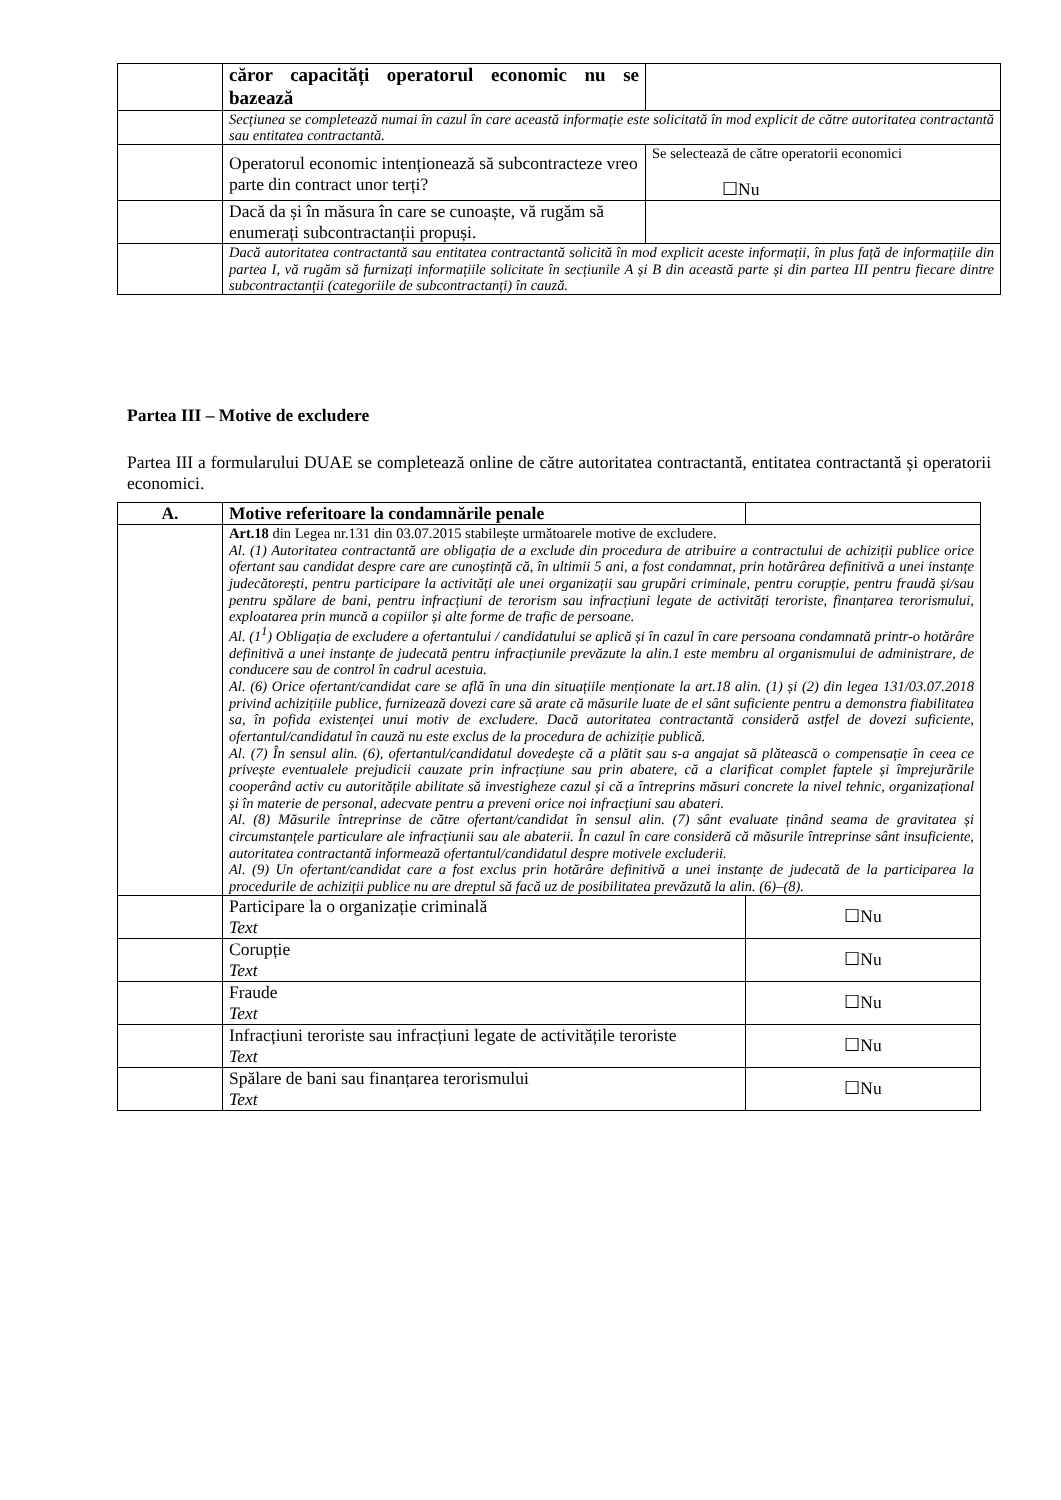| | căror capacități operatorul economic nu se bazează | |
| | Secțiunea se completează numai în cazul în care această informație este solicitată în mod explicit de către autoritatea contractantă sau entitatea contractantă. | |
| | Operatorul economic intenționează să subcontracteze vreo parte din contract unor terți? | Se selectează de către operatorii economici ☐Nu |
| | Dacă da și în măsura în care se cunoaște, vă rugăm să enumerați subcontractanții propuși. | |
| | Dacă autoritatea contractantă sau entitatea contractantă solicită în mod explicit aceste informații, în plus față de informațiile din partea I, vă rugăm să furnizați informațiile solicitate în secțiunile A și B din această parte și din partea III pentru fiecare dintre subcontractanții (categoriile de subcontractanți) în cauză. | |
Partea III – Motive de excludere
Partea III a formularului DUAE se completează online de către autoritatea contractantă, entitatea contractantă și operatorii economici.
| A. | Motive referitoare la condamnările penale | |
| --- | --- | --- |
| | Art.18 din Legea nr.131 din 03.07.2015 stabilește următoarele motive de excludere. Al. (1) Autoritatea contractantă are obligația de a exclude din procedura de atribuire a contractului de achiziții publice orice ofertant sau candidat despre care are cunoștință că, în ultimii 5 ani, a fost condamnat, prin hotărârea definitivă a unei instanțe judecătorești, pentru participare la activități ale unei organizații sau grupări criminale, pentru corupție, pentru fraudă și/sau pentru spălare de bani, pentru infracțiuni de terorism sau infracțiuni legate de activități teroriste, finanțarea terorismului, exploatarea prin muncă a copiilor și alte forme de trafic de persoane. Al. (1<sup>1</sup>) Obligația de excludere a ofertantului / candidatului se aplică și în cazul în care persoana condamnată printr-o hotărâre definitivă a unei instanțe de judecată pentru infracțiunile prevăzute la alin.1 este membru al organismului de administrare, de conducere sau de control în cadrul acestuia. Al. (6) Orice ofertant/candidat care se află în una din situațiile menționate la art.18 alin. (1) și (2) din legea 131/03.07.2018 privind achizițiile publice, furnizează dovezi care să arate că măsurile luate de el sânt suficiente pentru a demonstra fiabilitatea sa, în pofida existenței unui motiv de excludere. Dacă autoritatea contractantă consideră astfel de dovezi suficiente, ofertantul/candidatul în cauză nu este exclus de la procedura de achiziție publică. Al. (7) În sensul alin. (6), ofertantul/candidatul dovedește că a plătit sau s-a angajat să plătească o compensație în ceea ce privește eventualele prejudicii cauzate prin infracțiune sau prin abatere, că a clarificat complet faptele și împrejurările cooperând activ cu autoritățile abilitate să investigheze cazul și că a întreprins măsuri concrete la nivel tehnic, organizațional și în materie de personal, adecvate pentru a preveni orice noi infracțiuni sau abateri. Al. (8) Măsurile întreprinse de către ofertant/candidat în sensul alin. (7) sânt evaluate ținând seama de gravitatea și circumstanțele particulare ale infracțiunii sau ale abaterii. În cazul în care consideră că măsurile întreprinse sânt insuficiente, autoritatea contractantă informează ofertantul/candidatul despre motivele excluderii. Al. (9) Un ofertant/candidat care a fost exclus prin hotărâre definitivă a unei instanțe de judecată de la participarea la procedurile de achiziții publice nu are dreptul să facă uz de posibilitatea prevăzută la alin. (6)–(8). | |
| | Participare la o organizație criminală Text | ☐Nu |
| | Corupție Text | ☐Nu |
| | Fraude Text | ☐Nu |
| | Infracțiuni teroriste sau infracțiuni legate de activitățile teroriste Text | ☐Nu |
| | Spălare de bani sau finanțarea terorismului Text | ☐Nu |